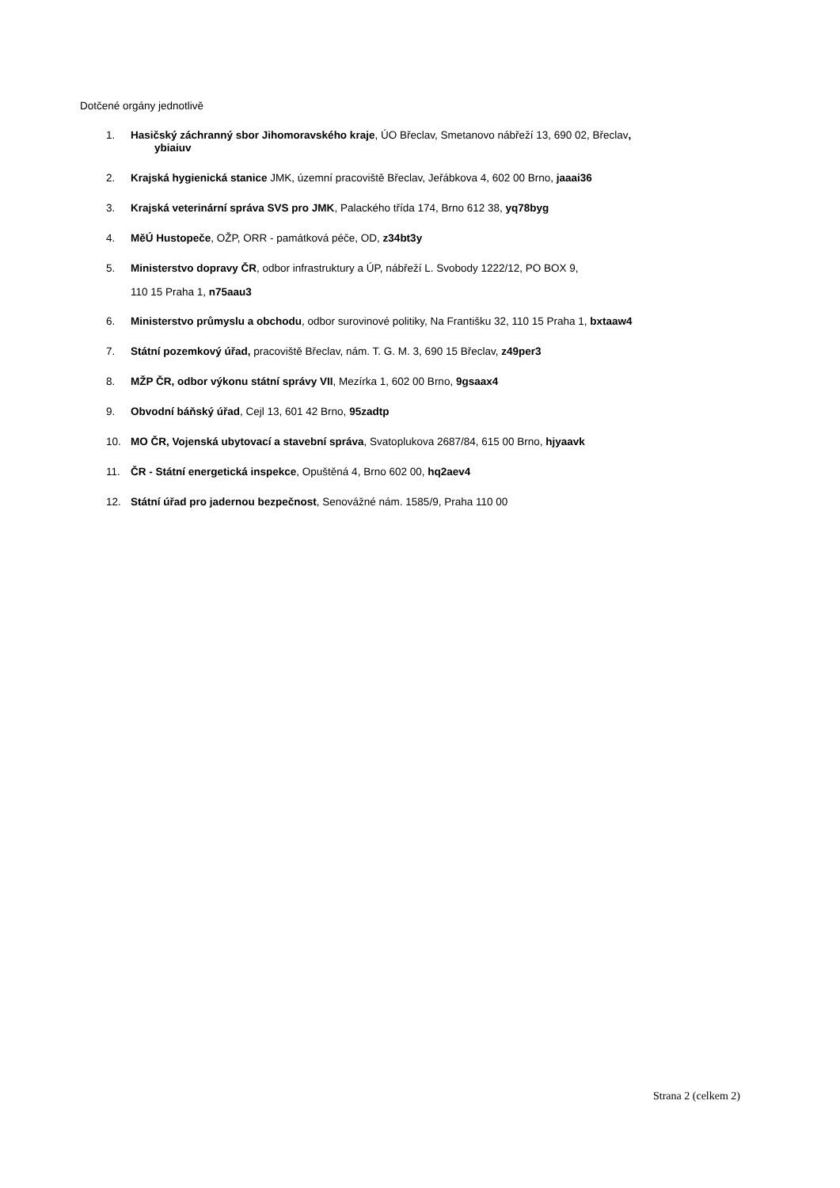Dotčené orgány jednotlivě
1. Hasičský záchranný sbor Jihomoravského kraje, ÚO Břeclav, Smetanovo nábřeží 13, 690 02, Břeclav,
ybiaiuv
2. Krajská hygienická stanice JMK, územní pracoviště Břeclav, Jeřábkova 4, 602 00 Brno, jaaai36
3. Krajská veterinární správa SVS pro JMK, Palackého třída 174, Brno 612 38, yq78byg
4. MěÚ Hustopeče, OŽP, ORR - památková péče, OD, z34bt3y
5. Ministerstvo dopravy ČR, odbor infrastruktury a ÚP, nábřeží L. Svobody 1222/12, PO BOX 9,
110 15 Praha 1, n75aau3
6. Ministerstvo průmyslu a obchodu, odbor surovinové politiky, Na Františku 32, 110 15 Praha 1, bxtaaw4
7. Státní pozemkový úřad, pracoviště Břeclav, nám. T. G. M. 3, 690 15 Břeclav, z49per3
8. MŽP ČR, odbor výkonu státní správy VII, Mezírka 1, 602 00 Brno, 9gsaax4
9. Obvodní báňský úřad, Cejl 13, 601 42 Brno, 95zadtp
10. MO ČR, Vojenská ubytovací a stavební správa, Svatoplukova 2687/84, 615 00 Brno, hjyaavk
11. ČR - Státní energetická inspekce, Opuštěná 4, Brno 602 00, hq2aev4
12. Státní úřad pro jadernou bezpečnost, Senovážné nám. 1585/9, Praha 110 00
Strana 2 (celkem 2)